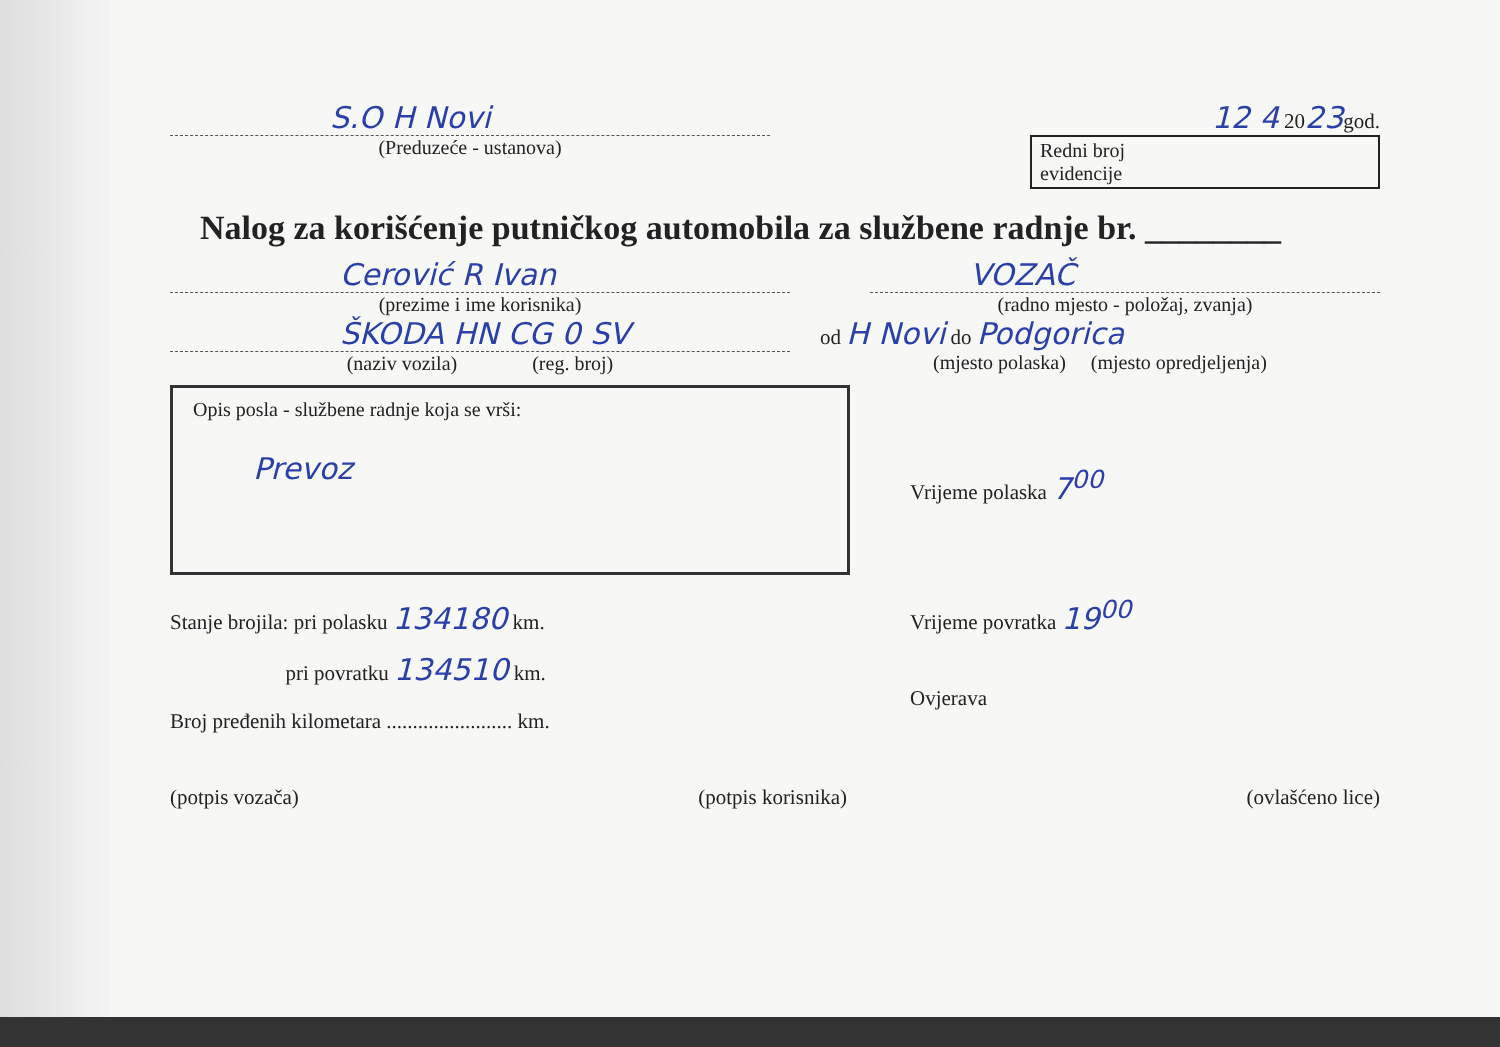S.O H Novi
(Preduzeće - ustanova)
12 4 2023god.
Redni broj
evidencije
Nalog za korišćenje putničkog automobila za službene radnje br. ________
Cerović R Ivan
(prezime i ime korisnika)
VOZAČ
(radno mjesto - položaj, zvanja)
ŠKODA HN CG 0 SV
(naziv vozila) (reg. broj)
od H Novi do Podgorica
(mjesto polaska) (mjesto opredjeljenja)
Opis posla - službene radnje koja se vrši:
Prevoz
Vrijeme polaska 7<sup>00</sup>
Stanje brojila: pri polasku 134180 km.
pri povratku 134510 km.
Broj pređenih kilometara ........................ km.
Vrijeme povratka 19<sup>00</sup>
Ovjerava
(potpis vozača) (potpis korisnika) (ovlašćeno lice)